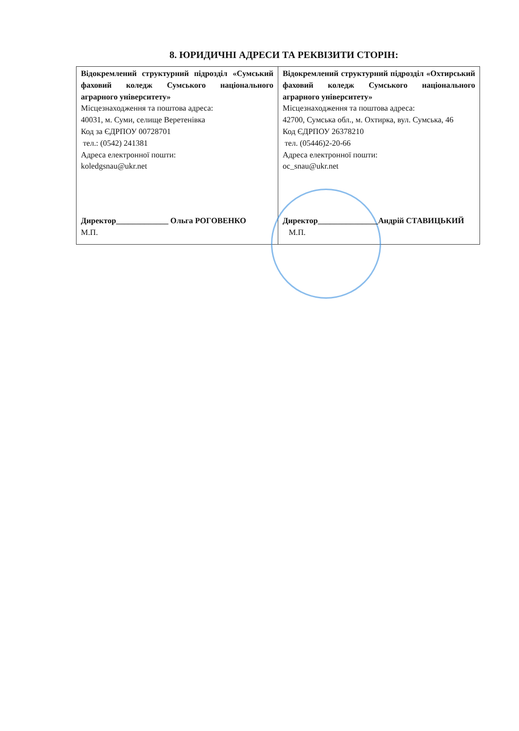8. ЮРИДИЧНІ АДРЕСИ ТА РЕКВІЗИТИ СТОРІН:
| Відокремлений структурний підрозділ «Сумський фаховий коледж Сумського національного аграрного університету» Місцезнаходження та поштова адреса: 40031, м. Суми, селище Веретенівка Код за ЄДРПОУ 00728701 тел.: (0542) 241381 Адреса електронної пошти: koledgsnau@ukr.net Директор_____________ Ольга РОГОВЕНКО М.П. | Відокремлений структурний підрозділ «Охтирський фаховий коледж Сумського національного аграрного університету» Місцезнаходження та поштова адреса: 42700, Сумська обл., м. Охтирка, вул. Сумська, 46 Код ЄДРПОУ 26378210 тел. (05446)2-20-66 Адреса електронної пошти: oc_snau@ukr.net Директор_______________Андрій СТАВИЦЬКИЙ М.П. |